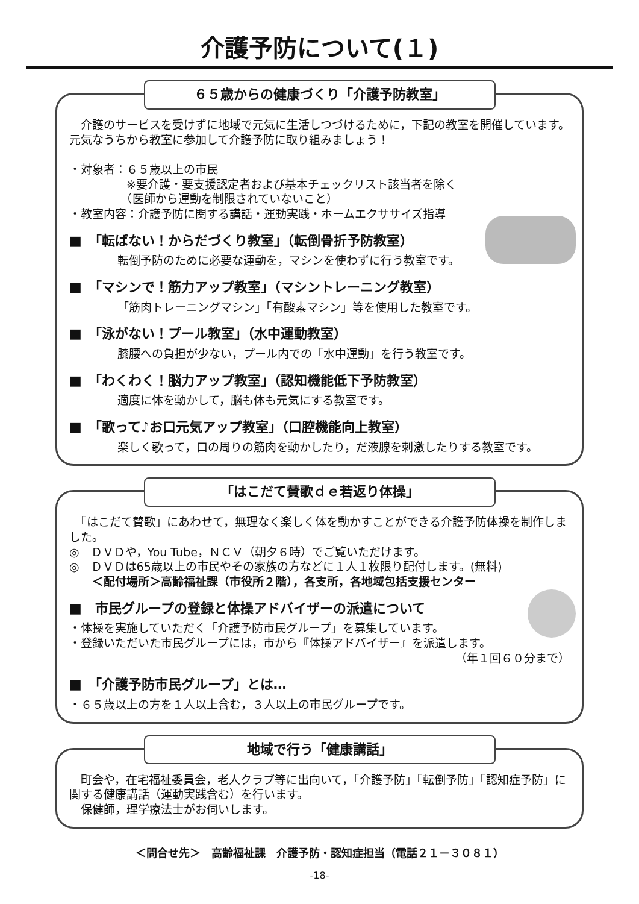介護予防について(１)
６５歳からの健康づくり「介護予防教室」
　介護のサービスを受けずに地域で元気に生活しつづけるために，下記の教室を開催しています。元気なうちから教室に参加して介護予防に取り組みましょう！
・対象者：６５歳以上の市民
　　　　　※要介護・要支援認定者および基本チェックリスト該当者を除く
　　　　　（医師から運動を制限されていないこと）
・教室内容：介護予防に関する講話・運動実践・ホームエクササイズ指導
■　「転ばない！からだづくり教室」（転倒骨折予防教室）
転倒予防のために必要な運動を，マシンを使わずに行う教室です。
■　「マシンで！筋力アップ教室」（マシントレーニング教室）
「筋肉トレーニングマシン」「有酸素マシン」等を使用した教室です。
■　「泳がない！プール教室」（水中運動教室）
膝腰への負担が少ない，プール内での「水中運動」を行う教室です。
■　「わくわく！脳力アップ教室」（認知機能低下予防教室）
適度に体を動かして，脳も体も元気にする教室です。
■　「歌って♪お口元気アップ教室」（口腔機能向上教室）
楽しく歌って，口の周りの筋肉を動かしたり，だ液腺を刺激したりする教室です。
「はこだて賛歌ｄｅ若返り体操」
　「はこだて賛歌」にあわせて，無理なく楽しく体を動かすことができる介護予防体操を制作しました。
◎　ＤＶＤや，You Tube，ＮＣＶ（朝夕６時）でご覧いただけます。
◎　ＤＶＤは65歳以上の市民やその家族の方などに１人１枚限り配付します。(無料)
　　＜配付場所＞高齢福祉課（市役所２階），各支所，各地域包括支援センター
■　市民グループの登録と体操アドバイザーの派遣について
・体操を実施していただく「介護予防市民グループ」を募集しています。
・登録いただいた市民グループには，市から『体操アドバイザー』を派遣します。
（年１回６０分まで）
■　「介護予防市民グループ」とは…
・６５歳以上の方を１人以上含む，３人以上の市民グループです。
地域で行う「健康講話」
　町会や，在宅福祉委員会，老人クラブ等に出向いて，「介護予防」「転倒予防」「認知症予防」に関する健康講話（運動実践含む）を行います。
　保健師，理学療法士がお伺いします。
＜問合せ先＞　高齢福祉課　介護予防・認知症担当（電話２１－３０８１）
-18-